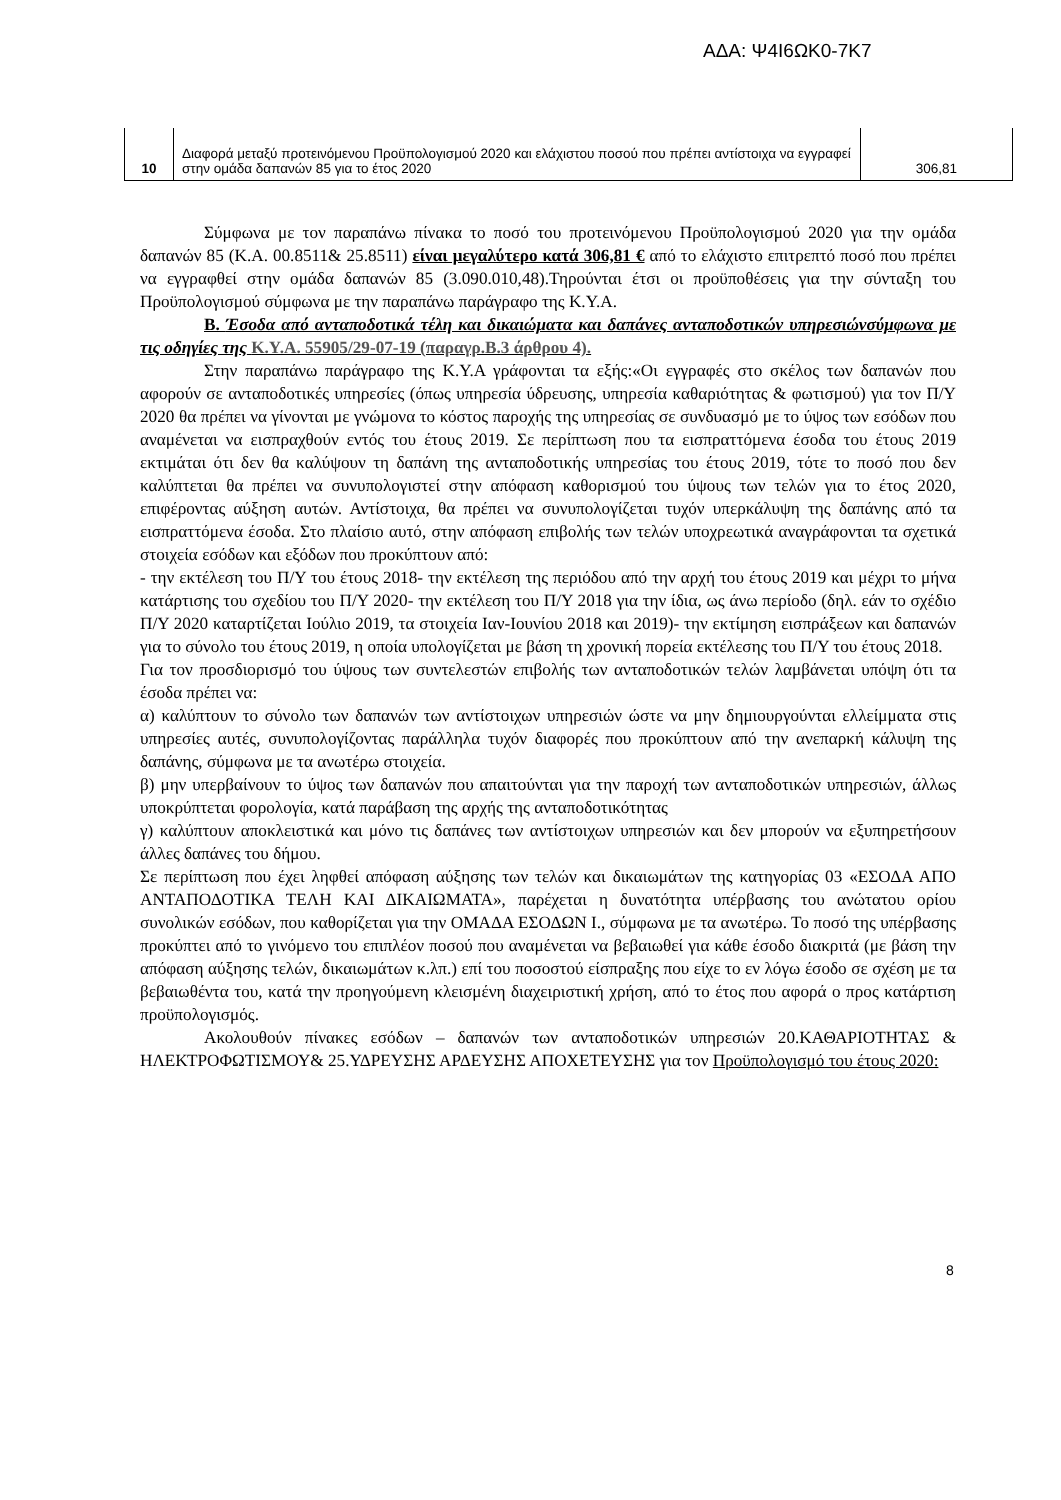ΑΔΑ: Ψ4Ι6ΩΚ0-7Κ7
| 10 | Διαφορά μεταξύ προτεινόμενου Προϋπολογισμού 2020 και ελάχιστου ποσού που πρέπει αντίστοιχα να εγγραφεί στην ομάδα δαπανών 85 για το έτος 2020 | 306,81 |
Σύμφωνα με τον παραπάνω πίνακα το ποσό του προτεινόμενου Προϋπολογισμού 2020 για την ομάδα δαπανών 85 (Κ.Α. 00.8511& 25.8511) είναι μεγαλύτερο κατά 306,81 € από το ελάχιστο επιτρεπτό ποσό που πρέπει να εγγραφθεί στην ομάδα δαπανών 85 (3.090.010,48).Τηρούνται έτσι οι προϋποθέσεις για την σύνταξη του Προϋπολογισμού σύμφωνα με την παραπάνω παράγραφο της Κ.Υ.Α.
Β. Έσοδα από ανταποδοτικά τέλη και δικαιώματα και δαπάνες ανταποδοτικών υπηρεσιώνσύμφωνα με τις οδηγίες της Κ.Υ.Α. 55905/29-07-19 (παραγρ.Β.3 άρθρου 4).
Στην παραπάνω παράγραφο της Κ.Υ.Α γράφονται τα εξής:«Οι εγγραφές στο σκέλος των δαπανών που αφορούν σε ανταποδοτικές υπηρεσίες (όπως υπηρεσία ύδρευσης, υπηρεσία καθαριότητας & φωτισμού) για τον Π/Υ 2020 θα πρέπει να γίνονται με γνώμονα το κόστος παροχής της υπηρεσίας σε συνδυασμό με το ύψος των εσόδων που αναμένεται να εισπραχθούν εντός του έτους 2019. Σε περίπτωση που τα εισπραττόμενα έσοδα του έτους 2019 εκτιμάται ότι δεν θα καλύψουν τη δαπάνη της ανταποδοτικής υπηρεσίας του έτους 2019, τότε το ποσό που δεν καλύπτεται θα πρέπει να συνυπολογιστεί στην απόφαση καθορισμού του ύψους των τελών για το έτος 2020, επιφέροντας αύξηση αυτών. Αντίστοιχα, θα πρέπει να συνυπολογίζεται τυχόν υπερκάλυψη της δαπάνης από τα εισπραττόμενα έσοδα. Στο πλαίσιο αυτό, στην απόφαση επιβολής των τελών υποχρεωτικά αναγράφονται τα σχετικά στοιχεία εσόδων και εξόδων που προκύπτουν από:
- την εκτέλεση του Π/Υ του έτους 2018- την εκτέλεση της περιόδου από την αρχή του έτους 2019 και μέχρι το μήνα κατάρτισης του σχεδίου του Π/Υ 2020- την εκτέλεση του Π/Υ 2018 για την ίδια, ως άνω περίοδο (δηλ. εάν το σχέδιο Π/Υ 2020 καταρτίζεται Ιούλιο 2019, τα στοιχεία Ιαν-Ιουνίου 2018 και 2019)- την εκτίμηση εισπράξεων και δαπανών για το σύνολο του έτους 2019, η οποία υπολογίζεται με βάση τη χρονική πορεία εκτέλεσης του Π/Υ του έτους 2018.
Για τον προσδιορισμό του ύψους των συντελεστών επιβολής των ανταποδοτικών τελών λαμβάνεται υπόψη ότι τα έσοδα πρέπει να:
α) καλύπτουν το σύνολο των δαπανών των αντίστοιχων υπηρεσιών ώστε να μην δημιουργούνται ελλείμματα στις υπηρεσίες αυτές, συνυπολογίζοντας παράλληλα τυχόν διαφορές που προκύπτουν από την ανεπαρκή κάλυψη της δαπάνης, σύμφωνα με τα ανωτέρω στοιχεία.
β) μην υπερβαίνουν το ύψος των δαπανών που απαιτούνται για την παροχή των ανταποδοτικών υπηρεσιών, άλλως υποκρύπτεται φορολογία, κατά παράβαση της αρχής της ανταποδοτικότητας
γ) καλύπτουν αποκλειστικά και μόνο τις δαπάνες των αντίστοιχων υπηρεσιών και δεν μπορούν να εξυπηρετήσουν άλλες δαπάνες του δήμου.
Σε περίπτωση που έχει ληφθεί απόφαση αύξησης των τελών και δικαιωμάτων της κατηγορίας 03 «ΕΣΟΔΑ ΑΠΟ ΑΝΤΑΠΟΔΟΤΙΚΑ ΤΕΛΗ ΚΑΙ ΔΙΚΑΙΩΜΑΤΑ», παρέχεται η δυνατότητα υπέρβασης του ανώτατου ορίου συνολικών εσόδων, που καθορίζεται για την ΟΜΑΔΑ ΕΣΟΔΩΝ Ι., σύμφωνα με τα ανωτέρω. Το ποσό της υπέρβασης προκύπτει από το γινόμενο του επιπλέον ποσού που αναμένεται να βεβαιωθεί για κάθε έσοδο διακριτά (με βάση την απόφαση αύξησης τελών, δικαιωμάτων κ.λπ.) επί του ποσοστού είσπραξης που είχε το εν λόγω έσοδο σε σχέση με τα βεβαιωθέντα του, κατά την προηγούμενη κλεισμένη διαχειριστική χρήση, από το έτος που αφορά ο προς κατάρτιση προϋπολογισμός.
Ακολουθούν πίνακες εσόδων – δαπανών των ανταποδοτικών υπηρεσιών 20.ΚΑΘΑΡΙΟΤΗΤΑΣ & ΗΛΕΚΤΡΟΦΩΤΙΣΜΟΥ& 25.ΥΔΡΕΥΣΗΣ ΑΡΔΕΥΣΗΣ ΑΠΟΧΕΤΕΥΣΗΣ για τον Προϋπολογισμό του έτους 2020:
8